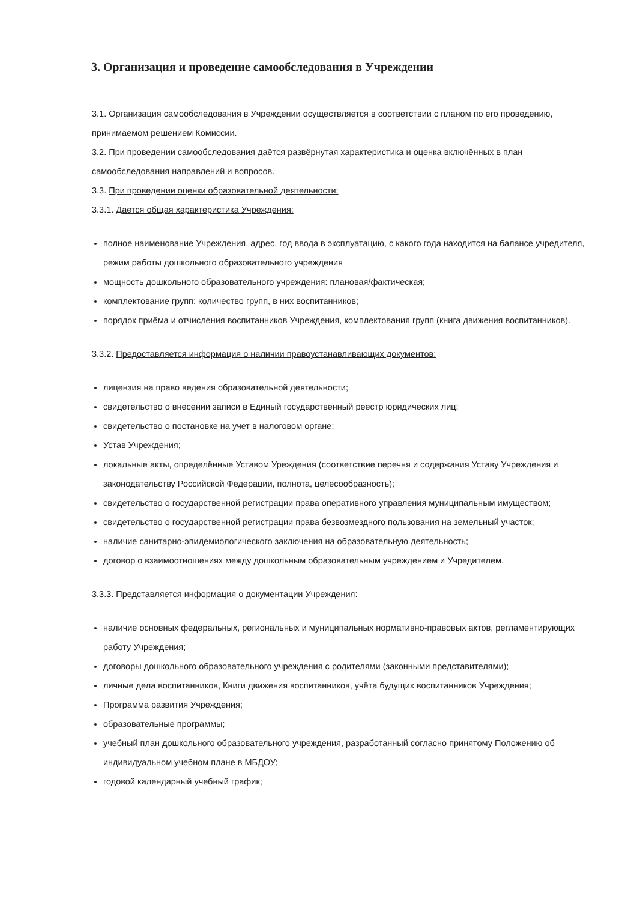3. Организация и проведение самообследования в Учреждении
3.1. Организация самообследования в Учреждении осуществляется в соответствии с планом по его проведению, принимаемом решением Комиссии.
3.2. При проведении самообследования даётся развёрнутая характеристика и оценка включённых в план самообследования направлений и вопросов.
3.3. При проведении оценки образовательной деятельности:
3.3.1. Дается общая характеристика Учреждения:
полное наименование Учреждения, адрес, год ввода в эксплуатацию, с какого года находится на балансе учредителя, режим работы дошкольного образовательного учреждения
мощность дошкольного образовательного учреждения: плановая/фактическая;
комплектование групп: количество групп, в них воспитанников;
порядок приёма и отчисления воспитанников Учреждения, комплектования групп (книга движения воспитанников).
3.3.2. Предоставляется информация о наличии правоустанавливающих документов:
лицензия на право ведения образовательной деятельности;
свидетельство о внесении записи в Единый государственный реестр юридических лиц;
свидетельство о постановке на учет в налоговом органе;
Устав Учреждения;
локальные акты, определённые Уставом Уреждения (соответствие перечня и содержания Уставу Учреждения и законодательству Российской Федерации, полнота, целесообразность);
свидетельство о государственной регистрации права оперативного управления муниципальным имуществом;
свидетельство о государственной регистрации права безвозмездного пользования на земельный участок;
наличие санитарно-эпидемиологического заключения на образовательную деятельность;
договор о взаимоотношениях между дошкольным образовательным учреждением и Учредителем.
3.3.3. Представляется информация о документации Учреждения:
наличие основных федеральных, региональных и муниципальных нормативно-правовых актов, регламентирующих работу Учреждения;
договоры дошкольного образовательного учреждения с родителями (законными представителями);
личные дела воспитанников, Книги движения воспитанников, учёта будущих воспитанников Учреждения;
Программа развития Учреждения;
образовательные программы;
учебный план дошкольного образовательного учреждения, разработанный согласно принятому Положению об индивидуальном учебном плане в МБДОУ;
годовой календарный учебный график;